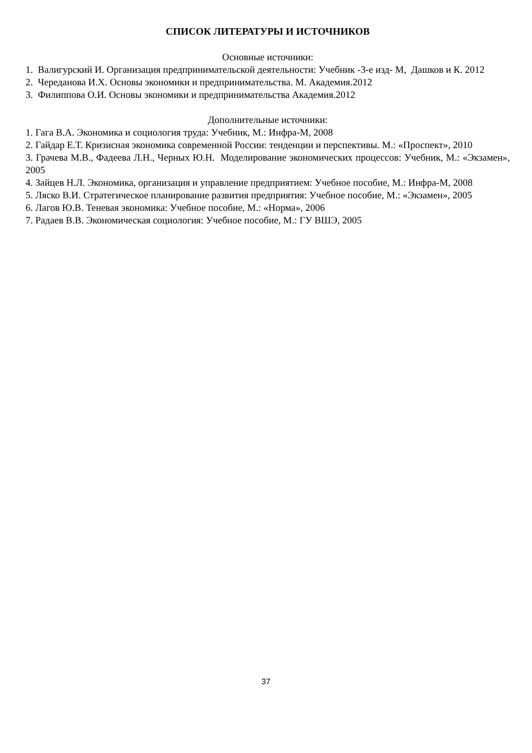СПИСОК ЛИТЕРАТУРЫ И ИСТОЧНИКОВ
Основные источники:
1. Валигурский И. Организация предпринимательской деятельности: Учебник -3-е изд- М, Дашков и К. 2012
2. Череданова И.Х. Основы экономики и предпринимательства. М. Академия.2012
3. Филиппова О.И. Основы экономики и предпринимательства Академия.2012
Дополнительные источники:
1. Гага В.А. Экономика и социология труда: Учебник, М.: Инфра-М, 2008
2. Гайдар Е.Т. Кризисная экономика современной России: тенденции и перспективы. М.: «Проспект», 2010
3. Грачева М.В., Фадеева Л.Н., Черных Ю.Н. Моделирование экономических процессов: Учебник, М.: «Экзамен», 2005
4. Зайцев Н.Л. Экономика, организация и управление предприятием: Учебное пособие, М.: Инфра-М, 2008
5. Ляско В.И. Стратегическое планирование развития предприятия: Учебное пособие, М.: «Экзамен», 2005
6. Лагов Ю.В. Теневая экономика: Учебное пособие, М.: «Норма», 2006
7. Радаев В.В. Экономическая социология: Учебное пособие, М.: ГУ ВШЭ, 2005
37